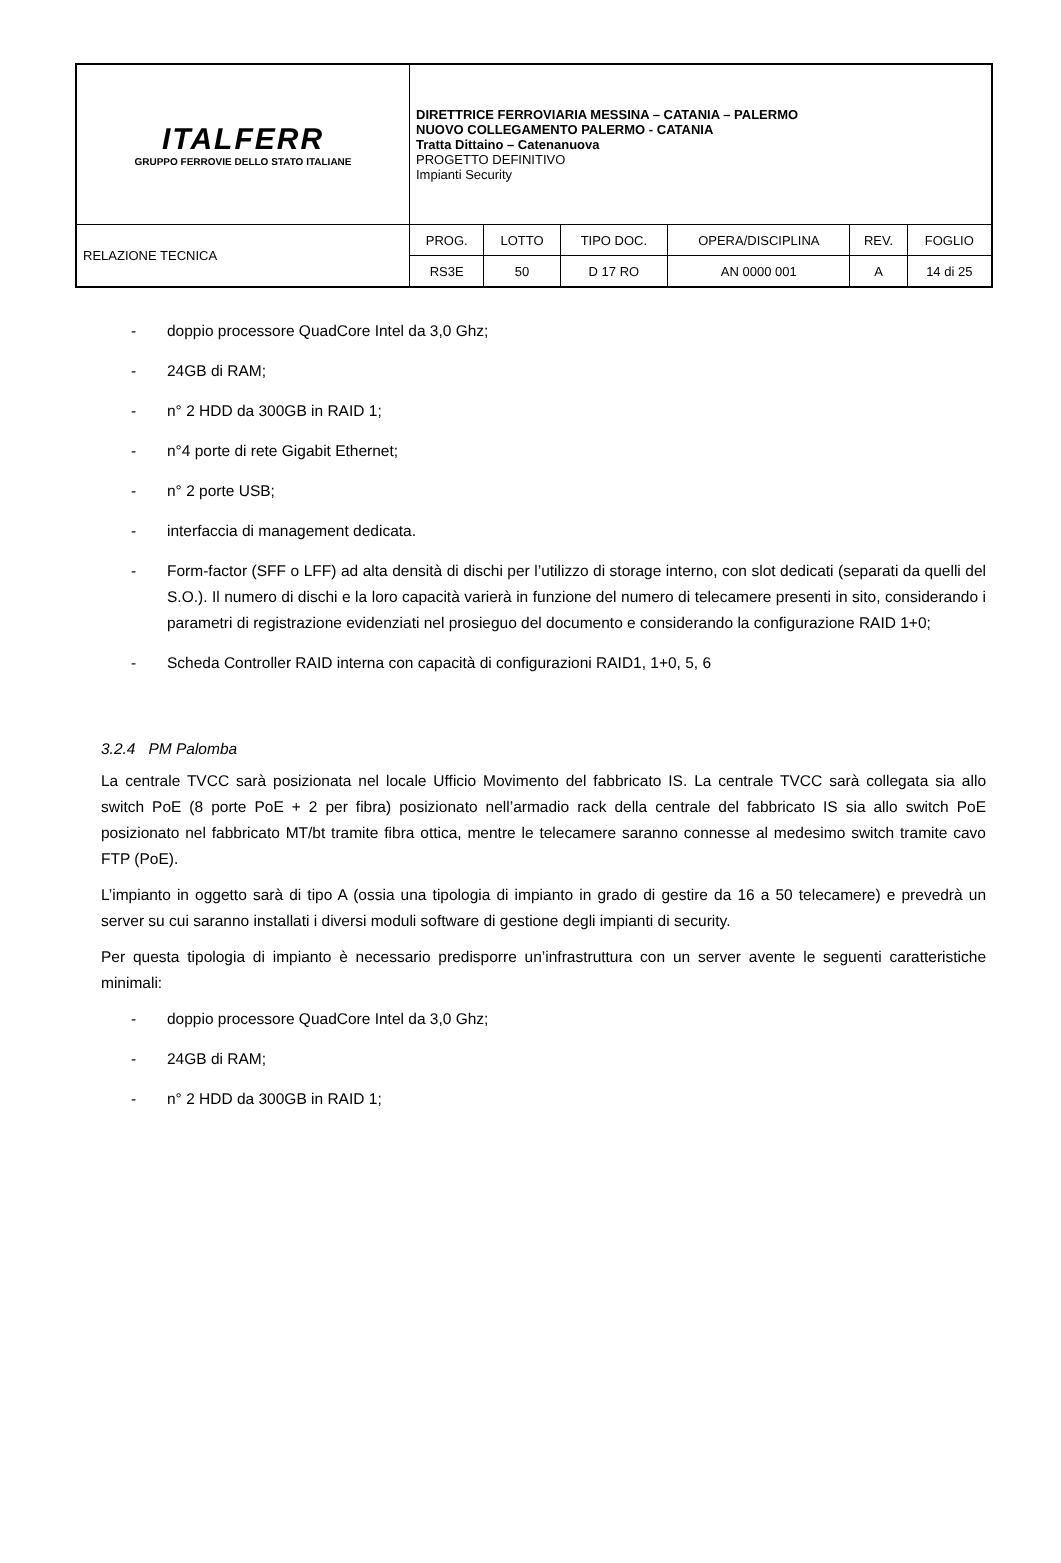| ITALFERR GRUPPO FERROVIE DELLO STATO ITALIANE | DIRETTRICE FERROVIARIA MESSINA – CATANIA – PALERMO NUOVO COLLEGAMENTO PALERMO - CATANIA Tratta Dittaino – Catenanuova PROGETTO DEFINITIVO Impianti Security | | | | | |
| RELAZIONE TECNICA | PROG. | LOTTO | TIPO DOC. | OPERA/DISCIPLINA | REV. | FOGLIO |
| | RS3E | 50 | D 17 RO | AN 0000 001 | A | 14 di 25 |
- doppio processore QuadCore Intel da 3,0 Ghz;
- 24GB di RAM;
- n° 2 HDD da 300GB in RAID 1;
- n°4 porte di rete Gigabit Ethernet;
- n° 2 porte USB;
- interfaccia di management dedicata.
- Form-factor (SFF o LFF) ad alta densità di dischi per l’utilizzo di storage interno, con slot dedicati (separati da quelli del S.O.). Il numero di dischi e la loro capacità varierà in funzione del numero di telecamere presenti in sito, considerando i parametri di registrazione evidenziati nel prosieguo del documento e considerando la configurazione RAID 1+0;
- Scheda Controller RAID interna con capacità di configurazioni RAID1, 1+0, 5, 6
3.2.4 PM Palomba
La centrale TVCC sarà posizionata nel locale Ufficio Movimento del fabbricato IS. La centrale TVCC sarà collegata sia allo switch PoE (8 porte PoE + 2 per fibra) posizionato nell’armadio rack della centrale del fabbricato IS sia allo switch PoE posizionato nel fabbricato MT/bt tramite fibra ottica, mentre le telecamere saranno connesse al medesimo switch tramite cavo FTP (PoE).
L’impianto in oggetto sarà di tipo A (ossia una tipologia di impianto in grado di gestire da 16 a 50 telecamere) e prevedrà un server su cui saranno installati i diversi moduli software di gestione degli impianti di security.
Per questa tipologia di impianto è necessario predisporre un’infrastruttura con un server avente le seguenti caratteristiche minimali:
- doppio processore QuadCore Intel da 3,0 Ghz;
- 24GB di RAM;
- n° 2 HDD da 300GB in RAID 1;